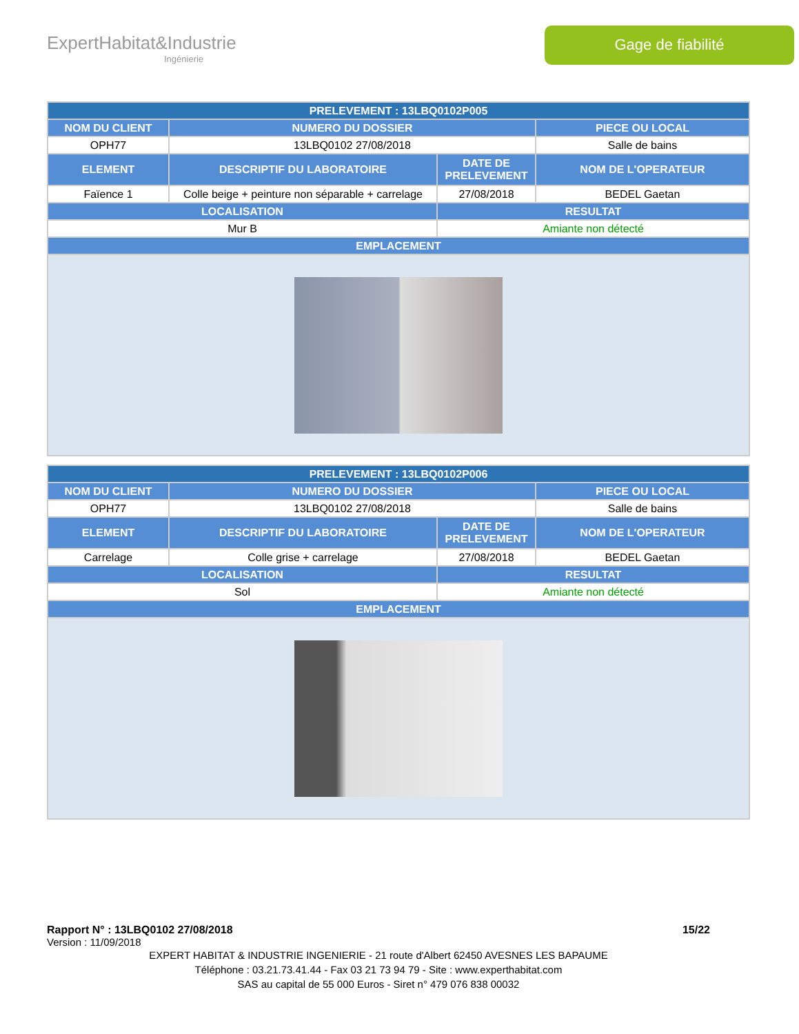ExpertHabitat&Industrie
Ingénierie
Gage de fiabilité
| PRELEVEMENT : 13LBQ0102P005 | | | |
| --- | --- | --- | --- |
| NOM DU CLIENT | NUMERO DU DOSSIER | | PIECE OU LOCAL |
| OPH77 | 13LBQ0102 27/08/2018 | | Salle de bains |
| ELEMENT | DESCRIPTIF DU LABORATOIRE | DATE DE PRELEVEMENT | NOM DE L'OPERATEUR |
| Faïence 1 | Colle beige + peinture non séparable + carrelage | 27/08/2018 | BEDEL Gaetan |
| LOCALISATION | | RESULTAT | |
| Mur B | | Amiante non détecté | |
| EMPLACEMENT | | | |
| PRELEVEMENT : 13LBQ0102P006 | | | |
| --- | --- | --- | --- |
| NOM DU CLIENT | NUMERO DU DOSSIER | | PIECE OU LOCAL |
| OPH77 | 13LBQ0102 27/08/2018 | | Salle de bains |
| ELEMENT | DESCRIPTIF DU LABORATOIRE | DATE DE PRELEVEMENT | NOM DE L'OPERATEUR |
| Carrelage | Colle grise + carrelage | 27/08/2018 | BEDEL Gaetan |
| LOCALISATION | | RESULTAT | |
| Sol | | Amiante non détecté | |
| EMPLACEMENT | | | |
Rapport N° : 13LBQ0102 27/08/2018 15/22
Version : 11/09/2018
EXPERT HABITAT & INDUSTRIE INGENIERIE - 21 route d'Albert 62450 AVESNES LES BAPAUME
Téléphone : 03.21.73.41.44 - Fax 03 21 73 94 79 - Site : www.experthabitat.com
SAS au capital de 55 000 Euros - Siret n° 479 076 838 00032